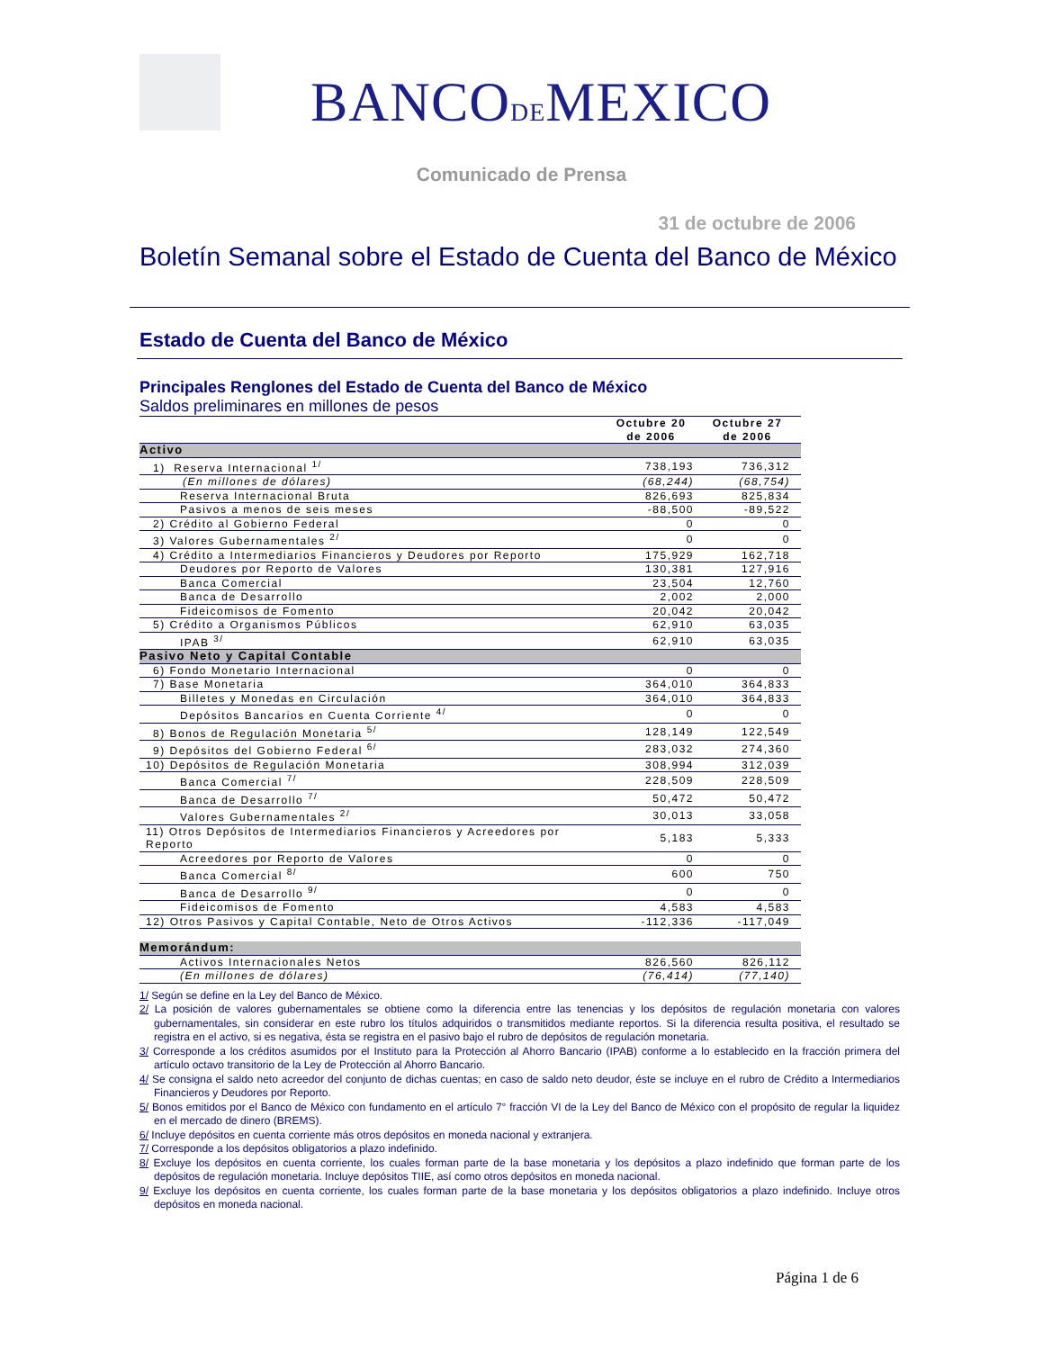BANCODEMEXICO
Comunicado de Prensa
31 de octubre de 2006
Boletín Semanal sobre el Estado de Cuenta del Banco de México
Estado de Cuenta del Banco de México
Principales Renglones del Estado de Cuenta del Banco de México
Saldos preliminares en millones de pesos
| | Octubre 20 de 2006 | Octubre 27 de 2006 |
| --- | --- | --- |
| Activo | | |
| 1) Reserva Internacional <sup>1/</sup> | 738,193 | 736,312 |
| (En millones de dólares) | (68,244) | (68,754) |
| Reserva Internacional Bruta | 826,693 | 825,834 |
| Pasivos a menos de seis meses | -88,500 | -89,522 |
| 2) Crédito al Gobierno Federal | 0 | 0 |
| 3) Valores Gubernamentales <sup>2/</sup> | 0 | 0 |
| 4) Crédito a Intermediarios Financieros y Deudores por Reporto | 175,929 | 162,718 |
| Deudores por Reporto de Valores | 130,381 | 127,916 |
| Banca Comercial | 23,504 | 12,760 |
| Banca de Desarrollo | 2,002 | 2,000 |
| Fideicomisos de Fomento | 20,042 | 20,042 |
| 5) Crédito a Organismos Públicos | 62,910 | 63,035 |
| IPAB <sup>3/</sup> | 62,910 | 63,035 |
| Pasivo Neto y Capital Contable | | |
| 6) Fondo Monetario Internacional | 0 | 0 |
| 7) Base Monetaria | 364,010 | 364,833 |
| Billetes y Monedas en Circulación | 364,010 | 364,833 |
| Depósitos Bancarios en Cuenta Corriente <sup>4/</sup> | 0 | 0 |
| 8) Bonos de Regulación Monetaria <sup>5/</sup> | 128,149 | 122,549 |
| 9) Depósitos del Gobierno Federal <sup>6/</sup> | 283,032 | 274,360 |
| 10) Depósitos de Regulación Monetaria | 308,994 | 312,039 |
| Banca Comercial <sup>7/</sup> | 228,509 | 228,509 |
| Banca de Desarrollo <sup>7/</sup> | 50,472 | 50,472 |
| Valores Gubernamentales <sup>2/</sup> | 30,013 | 33,058 |
| 11) Otros Depósitos de Intermediarios Financieros y Acreedores por Reporto | 5,183 | 5,333 |
| Acreedores por Reporto de Valores | 0 | 0 |
| Banca Comercial <sup>8/</sup> | 600 | 750 |
| Banca de Desarrollo <sup>9/</sup> | 0 | 0 |
| Fideicomisos de Fomento | 4,583 | 4,583 |
| 12) Otros Pasivos y Capital Contable, Neto de Otros Activos | -112,336 | -117,049 |
| Memorándum: | | |
| Activos Internacionales Netos | 826,560 | 826,112 |
| (En millones de dólares) | (76,414) | (77,140) |
1/ Según se define en la Ley del Banco de México.
2/ La posición de valores gubernamentales se obtiene como la diferencia entre las tenencias y los depósitos de regulación monetaria con valores gubernamentales, sin considerar en este rubro los títulos adquiridos o transmitidos mediante reportos. Si la diferencia resulta positiva, el resultado se registra en el activo, si es negativa, ésta se registra en el pasivo bajo el rubro de depósitos de regulación monetaria.
3/ Corresponde a los créditos asumidos por el Instituto para la Protección al Ahorro Bancario (IPAB) conforme a lo establecido en la fracción primera del artículo octavo transitorio de la Ley de Protección al Ahorro Bancario.
4/ Se consigna el saldo neto acreedor del conjunto de dichas cuentas; en caso de saldo neto deudor, éste se incluye en el rubro de Crédito a Intermediarios Financieros y Deudores por Reporto.
5/ Bonos emitidos por el Banco de México con fundamento en el artículo 7° fracción VI de la Ley del Banco de México con el propósito de regular la liquidez en el mercado de dinero (BREMS).
6/ Incluye depósitos en cuenta corriente más otros depósitos en moneda nacional y extranjera.
7/ Corresponde a los depósitos obligatorios a plazo indefinido.
8/ Excluye los depósitos en cuenta corriente, los cuales forman parte de la base monetaria y los depósitos a plazo indefinido que forman parte de los depósitos de regulación monetaria. Incluye depósitos TIIE, así como otros depósitos en moneda nacional.
9/ Excluye los depósitos en cuenta corriente, los cuales forman parte de la base monetaria y los depósitos obligatorios a plazo indefinido. Incluye otros depósitos en moneda nacional.
Página 1 de 6